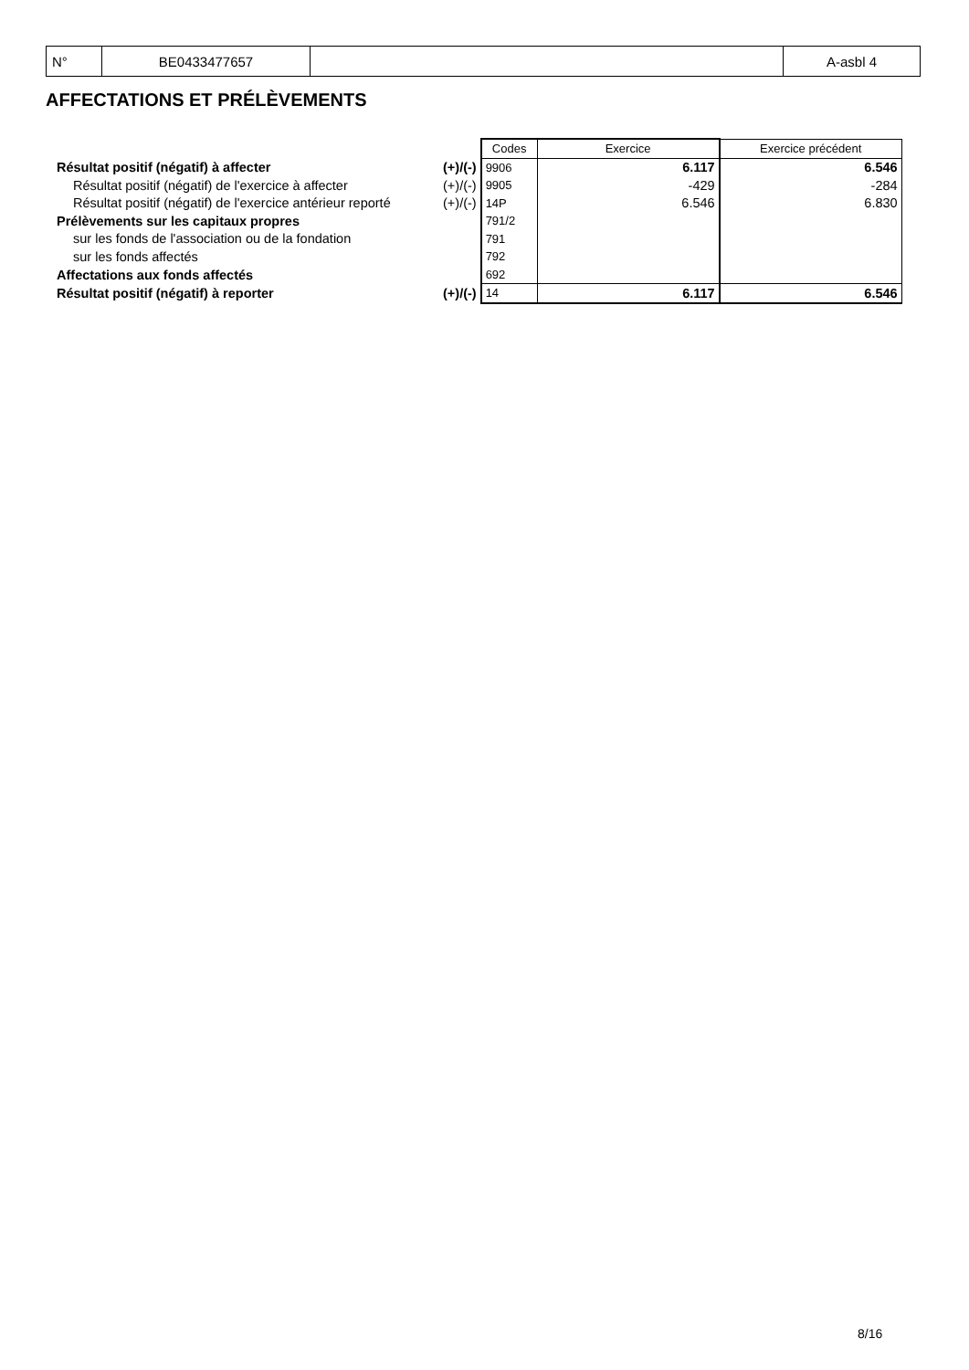| N° | BE0433477657 | | A-asbl 4 |
AFFECTATIONS ET PRÉLÈVEMENTS
| | | Codes | Exercice | Exercice précédent |
| Résultat positif (négatif) à affecter | (+)/(-) | 9906 | 6.117 | 6.546 |
| Résultat positif (négatif) de l'exercice à affecter | (+)/(-) | 9905 | -429 | -284 |
| Résultat positif (négatif) de l'exercice antérieur reporté | (+)/(-) | 14P | 6.546 | 6.830 |
| Prélèvements sur les capitaux propres | | 791/2 | | |
| sur les fonds de l'association ou de la fondation | | 791 | | |
| sur les fonds affectés | | 792 | | |
| Affectations aux fonds affectés | | 692 | | |
| Résultat positif (négatif) à reporter | (+)/(-) | 14 | 6.117 | 6.546 |
8/16